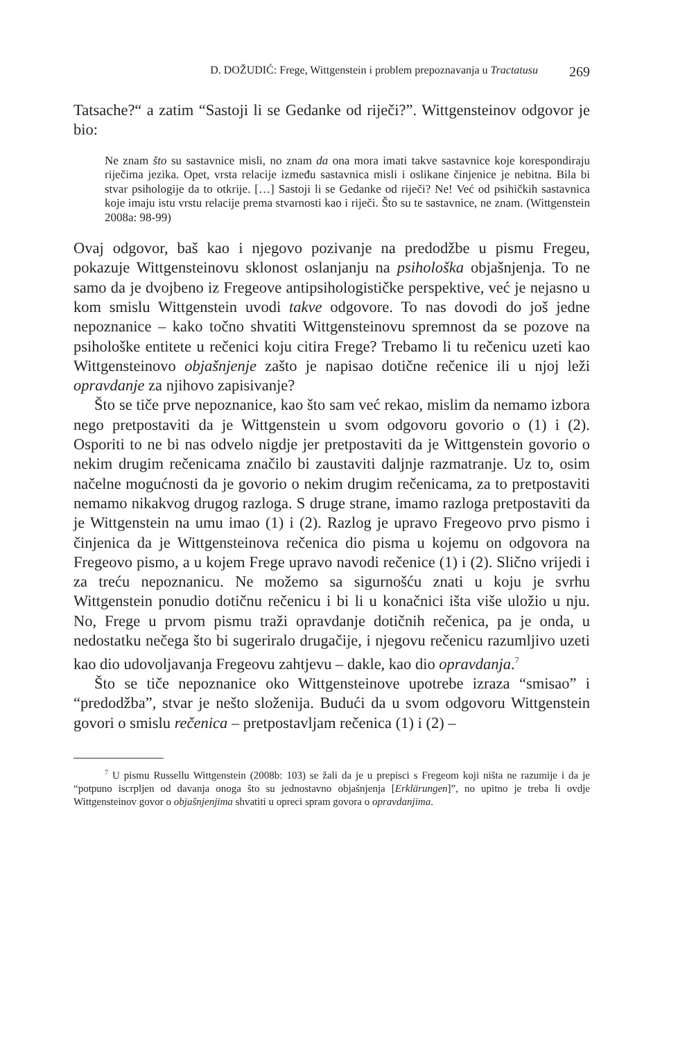D. DOŽUDIĆ: Frege, Wittgenstein i problem prepoznavanja u Tractatusu 269
Tatsache?“ a zatim “Sastoji li se Gedanke od riječi?”. Wittgensteinov odgovor je bio:
Ne znam što su sastavnice misli, no znam da ona mora imati takve sastavnice koje korespondiraju riječima jezika. Opet, vrsta relacije između sastavnica misli i oslikane činjenice je nebitna. Bila bi stvar psihologije da to otkrije. […] Sastoji li se Gedanke od riječi? Ne! Već od psihičkih sastavnica koje imaju istu vrstu relacije prema stvarnosti kao i riječi. Što su te sastavnice, ne znam. (Wittgenstein 2008a: 98-99)
Ovaj odgovor, baš kao i njegovo pozivanje na predodžbe u pismu Fregeu, pokazuje Wittgensteinovu sklonost oslanjanju na psihološka objašnjenja. To ne samo da je dvojbeno iz Fregeove antipsihologističke perspektive, već je nejasno u kom smislu Wittgenstein uvodi takve odgovore. To nas dovodi do još jedne nepoznanice – kako točno shvatiti Wittgensteinovu spremnost da se pozove na psihološke entitete u rečenici koju citira Frege? Trebamo li tu rečenicu uzeti kao Wittgensteinovo objašnjenje zašto je napisao dotične rečenice ili u njoj leži opravdanje za njihovo zapisivanje?
Što se tiče prve nepoznanice, kao što sam već rekao, mislim da nemamo izbora nego pretpostaviti da je Wittgenstein u svom odgovoru govorio o (1) i (2). Osporiti to ne bi nas odvelo nigdje jer pretpostaviti da je Wittgenstein govorio o nekim drugim rečenicama značilo bi zaustaviti daljnje razmatranje. Uz to, osim načelne mogućnosti da je govorio o nekim drugim rečenicama, za to pretpostaviti nemamo nikakvog drugog razloga. S druge strane, imamo razloga pretpostaviti da je Wittgenstein na umu imao (1) i (2). Razlog je upravo Fregeovo prvo pismo i činjenica da je Wittgensteinova rečenica dio pisma u kojemu on odgovora na Fregeovo pismo, a u kojem Frege upravo navodi rečenice (1) i (2). Slično vrijedi i za treću nepoznanicu. Ne možemo sa sigurnošću znati u koju je svrhu Wittgenstein ponudio dotičnu rečenicu i bi li u konačnici išta više uložio u nju. No, Frege u prvom pismu traži opravdanje dotičnih rečenica, pa je onda, u nedostatku nečega što bi sugeriralo drugačije, i njegovu rečenicu razumljivo uzeti kao dio udovoljavanja Fregeovu zahtjevu – dakle, kao dio opravdanja.<sup>7</sup>
Što se tiče nepoznanice oko Wittgensteinove upotrebe izraza “smisao” i “predodžba”, stvar je nešto složenija. Budući da u svom odgovoru Wittgenstein govori o smislu rečenica – pretpostavljam rečenica (1) i (2) –
<sup>7</sup> U pismu Russellu Wittgenstein (2008b: 103) se žali da je u prepisci s Fregeom koji ništa ne razumije i da je “potpuno iscrpljen od davanja onoga što su jednostavno objašnjenja [Erklärungen]”, no upitno je treba li ovdje Wittgensteinov govor o objašnjenjima shvatiti u opreci spram govora o opravdanjima.